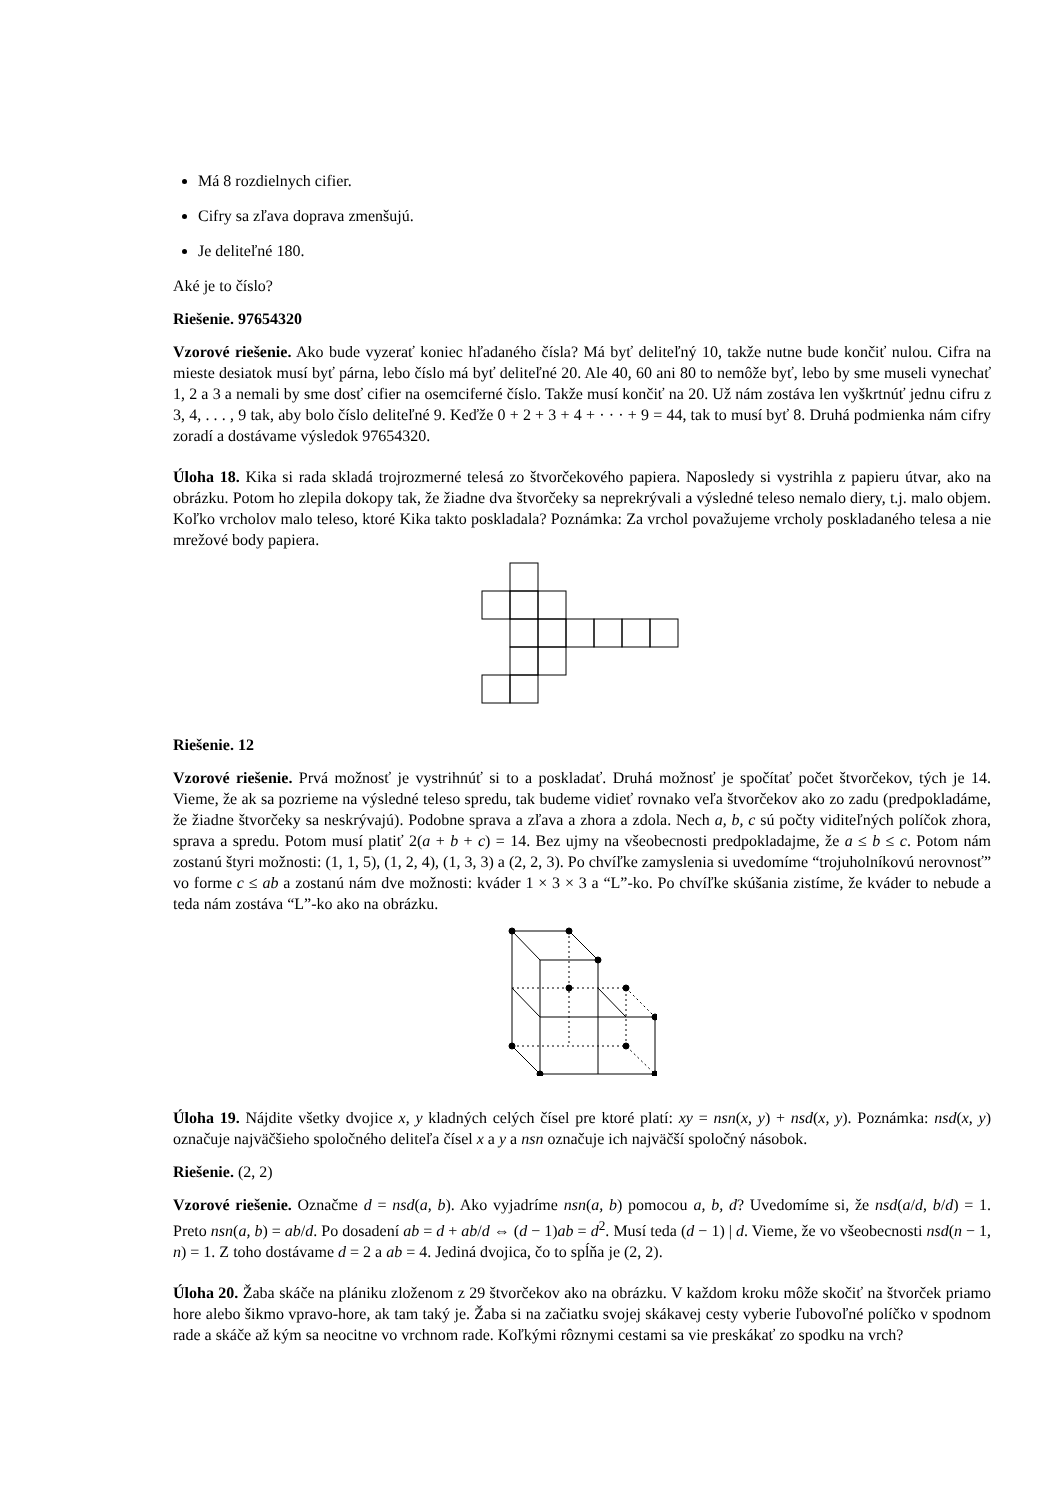Má 8 rozdielnych cifier.
Cifry sa zľava doprava zmenšujú.
Je deliteľné 180.
Aké je to číslo?
Riešenie. 97654320
Vzorové riešenie. Ako bude vyzerať koniec hľadaného čísla? Má byť deliteľný 10, takže nutne bude končiť nulou. Cifra na mieste desiatok musí byť párna, lebo číslo má byť deliteľné 20. Ale 40, 60 ani 80 to nemôže byť, lebo by sme museli vynechať 1, 2 a 3 a nemali by sme dosť cifier na osemciferné číslo. Takže musí končiť na 20. Už nám zostáva len vyškrtnúť jednu cifru z 3, 4, . . . , 9 tak, aby bolo číslo deliteľné 9. Keďže 0 + 2 + 3 + 4 + · · · + 9 = 44, tak to musí byť 8. Druhá podmienka nám cifry zoradí a dostávame výsledok 97654320.
Úloha 18. Kika si rada skladá trojrozmerné telesá zo štvorčekového papiera. Naposledy si vystrihla z papieru útvar, ako na obrázku. Potom ho zlepila dokopy tak, že žiadne dva štvorčeky sa neprekrývali a výsledné teleso nemalo diery, t.j. malo objem. Koľko vrcholov malo teleso, ktoré Kika takto poskladala? Poznámka: Za vrchol považujeme vrcholy poskladaného telesa a nie mrežové body papiera.
Riešenie. 12
Vzorové riešenie. Prvá možnosť je vystrihnúť si to a poskladať. Druhá možnosť je spočítať počet štvorčekov, tých je 14. Vieme, že ak sa pozrieme na výsledné teleso spredu, tak budeme vidieť rovnako veľa štvorčekov ako zo zadu (predpokladáme, že žiadne štvorčeky sa neskrývajú). Podobne sprava a zľava a zhora a zdola. Nech a, b, c sú počty viditeľných políčok zhora, sprava a spredu. Potom musí platiť 2(a + b + c) = 14. Bez ujmy na všeobecnosti predpokladajme, že a ≤ b ≤ c. Potom nám zostanú štyri možnosti: (1, 1, 5), (1, 2, 4), (1, 3, 3) a (2, 2, 3). Po chvíľke zamyslenia si uvedomíme “trojuholníkovú nerovnosť” vo forme c ≤ ab a zostanú nám dve možnosti: kváder 1 × 3 × 3 a “L”-ko. Po chvíľke skúšania zistíme, že kváder to nebude a teda nám zostáva “L”-ko ako na obrázku.
Úloha 19. Nájdite všetky dvojice x, y kladných celých čísel pre ktoré platí: xy = nsn(x, y) + nsd(x, y). Poznámka: nsd(x, y) označuje najväčšieho spoločného deliteľa čísel x a y a nsn označuje ich najväčší spoločný násobok.
Riešenie. (2, 2)
Vzorové riešenie. Označme d = nsd(a, b). Ako vyjadríme nsn(a, b) pomocou a, b, d? Uvedomíme si, že nsd(a/d, b/d) = 1. Preto nsn(a, b) = ab/d. Po dosadení ab = d + ab/d ⇔ (d − 1)ab = d<sup>2</sup>. Musí teda (d − 1) | d. Vieme, že vo všeobecnosti nsd(n − 1, n) = 1. Z toho dostávame d = 2 a ab = 4. Jediná dvojica, čo to spĺňa je (2, 2).
Úloha 20. Žaba skáče na plániku zloženom z 29 štvorčekov ako na obrázku. V každom kroku môže skočiť na štvorček priamo hore alebo šikmo vpravo-hore, ak tam taký je. Žaba si na začiatku svojej skákavej cesty vyberie ľubovoľné políčko v spodnom rade a skáče až kým sa neocitne vo vrchnom rade. Koľkými rôznymi cestami sa vie preskákať zo spodku na vrch?